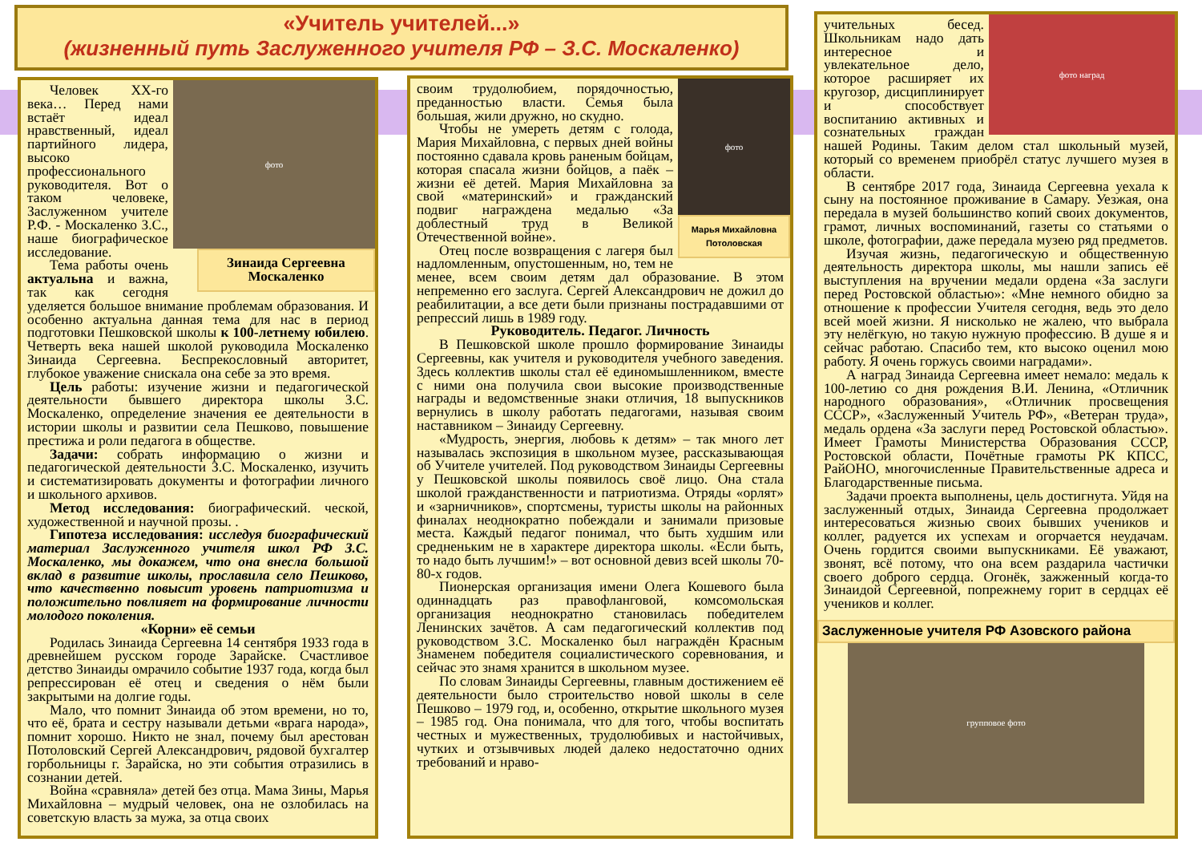«Учитель учителей...»
(жизненный путь Заслуженного учителя РФ – З.С. Москаленко)
фото
Зинаида Сергеевна Москаленко
Человек XX-го века… Перед нами встаёт идеал нравственный, идеал партийного лидера, высоко профессионального руководителя. Вот о таком человеке, Заслуженном учителе Р.Ф. - Москаленко З.С., наше биографическое исследование.
Тема работы очень актуальна и важна, так как сегодня уделяется большое внимание проблемам образования. И особенно актуальна данная тема для нас в период подготовки Пешковской школы к 100-летнему юбилею. Четверть века нашей школой руководила Москаленко Зинаида Сергеевна. Беспрекословный авторитет, глубокое уважение снискала она себе за это время.
Цель работы: изучение жизни и педагогической деятельности бывшего директора школы З.С. Москаленко, определение значения ее деятельности в истории школы и развитии села Пешково, повышение престижа и роли педагога в обществе.
Задачи: собрать информацию о жизни и педагогической деятельности З.С. Москаленко, изучить и систематизировать документы и фотографии личного и школьного архивов.
Метод исследования: биографический. ческой, художественной и научной прозы. .
Гипотеза исследования: исследуя биографический материал Заслуженного учителя школ РФ З.С. Москаленко, мы докажем, что она внесла большой вклад в развитие школы, прославила село Пешково, что качественно повысит уровень патриотизма и положительно повлияет на формирование личности молодого поколения.
«Корни» её семьи
Родилась Зинаида Сергеевна 14 сентября 1933 года в древнейшем русском городе Зарайске. Счастливое детство Зинаиды омрачило событие 1937 года, когда был репрессирован её отец и сведения о нём были закрытыми на долгие годы.
Мало, что помнит Зинаида об этом времени, но то, что её, брата и сестру называли детьми «врага народа», помнит хорошо. Никто не знал, почему был арестован Потоловский Сергей Александрович, рядовой бухгалтер горбольницы г. Зарайска, но эти события отразились в сознании детей.
Война «сравняла» детей без отца. Мама Зины, Марья Михайловна – мудрый человек, она не озлобилась на советскую власть за мужа, за отца своих
фото
Марья Михайловна Потоловская
своим трудолюбием, порядочностью, преданностью власти. Семья была большая, жили дружно, но скудно.
Чтобы не умереть детям с голода, Мария Михайловна, с первых дней войны постоянно сдавала кровь раненым бойцам, которая спасала жизни бойцов, а паёк – жизни её детей. Мария Михайловна за свой «материнский» и гражданский подвиг награждена медалью «За доблестный труд в Великой Отечественной войне».
Отец после возвращения с лагеря был надломленным, опустошенным, но, тем не менее, всем своим детям дал образование. В этом непременно его заслуга. Сергей Александрович не дожил до реабилитации, а все дети были признаны пострадавшими от репрессий лишь в 1989 году.
Руководитель. Педагог. Личность
В Пешковской школе прошло формирование Зинаиды Сергеевны, как учителя и руководителя учебного заведения. Здесь коллектив школы стал её единомышленником, вместе с ними она получила свои высокие производственные награды и ведомственные знаки отличия, 18 выпускников вернулись в школу работать педагогами, называя своим наставником – Зинаиду Сергеевну.
«Мудрость, энергия, любовь к детям» – так много лет называлась экспозиция в школьном музее, рассказывающая об Учителе учителей. Под руководством Зинаиды Сергеевны у Пешковской школы появилось своё лицо. Она стала школой гражданственности и патриотизма. Отряды «орлят» и «зарничников», спортсмены, туристы школы на районных финалах неоднократно побеждали и занимали призовые места. Каждый педагог понимал, что быть худшим или средненьким не в характере директора школы. «Если быть, то надо быть лучшим!» – вот основной девиз всей школы 70-80-х годов.
Пионерская организация имени Олега Кошевого была одиннадцать раз правофланговой, комсомольская организация неоднократно становилась победителем Ленинских зачётов. А сам педагогический коллектив под руководством З.С. Москаленко был награждён Красным Знаменем победителя социалистического соревнования, и сейчас это знамя хранится в школьном музее.
По словам Зинаиды Сергеевны, главным достижением её деятельности было строительство новой школы в селе Пешково – 1979 год, и, особенно, открытие школьного музея – 1985 год. Она понимала, что для того, чтобы воспитать честных и мужественных, трудолюбивых и настойчивых, чутких и отзывчивых людей далеко недостаточно одних требований и нраво-
фото наград
учительных бесед. Школьникам надо дать интересное и увлекательное дело, которое расширяет их кругозор, дисциплинирует и способствует воспитанию активных и сознательных граждан нашей Родины. Таким делом стал школьный музей, который со временем приобрёл статус лучшего музея в области.
В сентябре 2017 года, Зинаида Сергеевна уехала к сыну на постоянное проживание в Самару. Уезжая, она передала в музей большинство копий своих документов, грамот, личных воспоминаний, газеты со статьями о школе, фотографии, даже передала музею ряд предметов.
Изучая жизнь, педагогическую и общественную деятельность директора школы, мы нашли запись её выступления на вручении медали ордена «За заслуги перед Ростовской областью»: «Мне немного обидно за отношение к профессии Учителя сегодня, ведь это дело всей моей жизни. Я нисколько не жалею, что выбрала эту нелёгкую, но такую нужную профессию. В душе я и сейчас работаю. Спасибо тем, кто высоко оценил мою работу. Я очень горжусь своими наградами».
А наград Зинаида Сергеевна имеет немало: медаль к 100-летию со дня рождения В.И. Ленина, «Отличник народного образования», «Отличник просвещения СССР», «Заслуженный Учитель РФ», «Ветеран труда», медаль ордена «За заслуги перед Ростовской областью». Имеет Грамоты Министерства Образования СССР, Ростовской области, Почётные грамоты РК КПСС, РайОНО, многочисленные Правительственные адреса и Благодарственные письма.
Задачи проекта выполнены, цель достигнута. Уйдя на заслуженный отдых, Зинаида Сергеевна продолжает интересоваться жизнью своих бывших учеников и коллег, радуется их успехам и огорчается неудачам. Очень гордится своими выпускниками. Её уважают, звонят, всё потому, что она всем раздарила частички своего доброго сердца. Огонёк, зажженный когда-то Зинаидой Сергеевной, попрежнему горит в сердцах её учеников и коллег.
Заслуженноые учителя РФ Азовского района
групповое фото